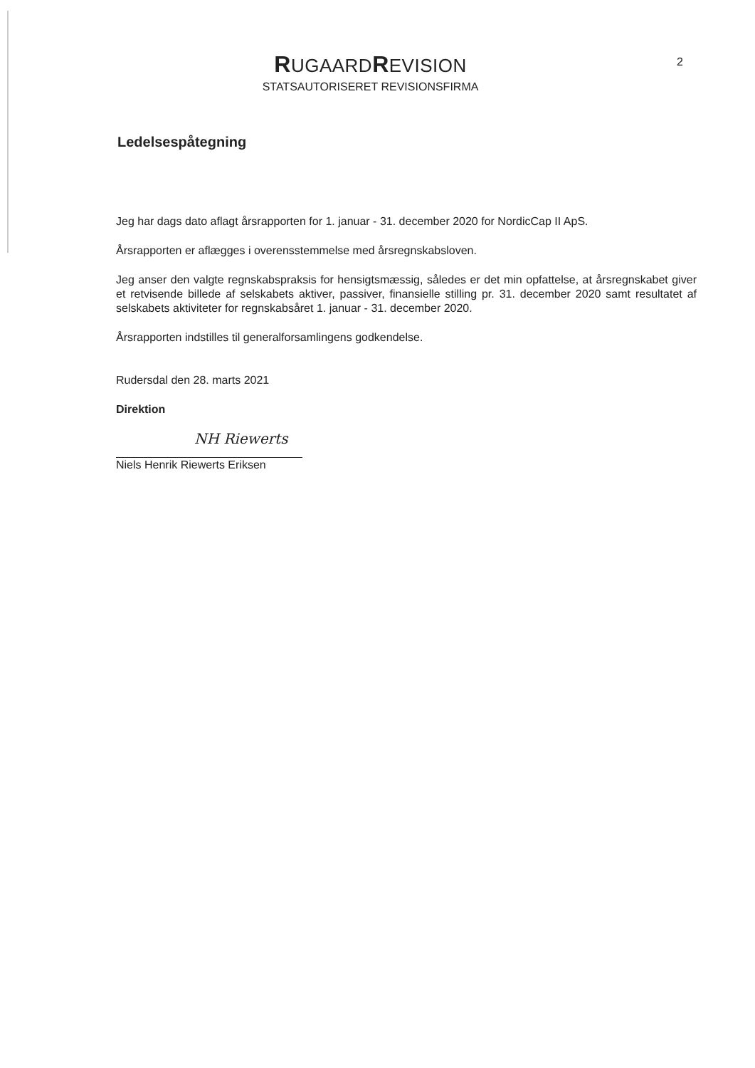RUGAARDREVISION
STATSAUTORISERET REVISIONSFIRMA
2
Ledelsespåtegning
Jeg har dags dato aflagt årsrapporten for 1. januar - 31. december 2020 for NordicCap II ApS.
Årsrapporten er aflægges i overensstemmelse med årsregnskabsloven.
Jeg anser den valgte regnskabspraksis for hensigtsmæssig, således er det min opfattelse, at årsregnskabet giver et retvisende billede af selskabets aktiver, passiver, finansielle stilling pr. 31. december 2020 samt resultatet af selskabets aktiviteter for regnskabsåret 1. januar - 31. december 2020.
Årsrapporten indstilles til generalforsamlingens godkendelse.
Rudersdal den 28. marts 2021
Direktion
NH Riewerts
Niels Henrik Riewerts Eriksen